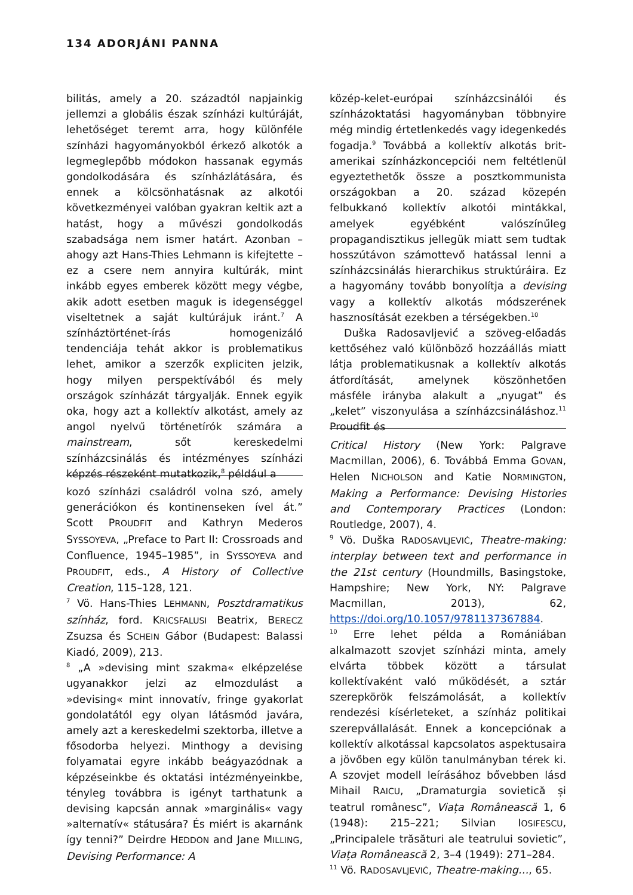134 ADORJÁNI PANNA
bilitás, amely a 20. századtól napjainkig jellemzi a globális észak színházi kultúráját, lehetőséget teremt arra, hogy különféle színházi hagyományokból érkező alkotók a legmeglepőbb módokon hassanak egymás gondolkodására és színházlátására, és ennek a kölcsönhatásnak az alkotói következményei valóban gyakran keltik azt a hatást, hogy a művészi gondolkodás szabadsága nem ismer határt. Azonban – ahogy azt Hans-Thies Lehmann is kifejtette – ez a csere nem annyira kultúrák, mint inkább egyes emberek között megy végbe, akik adott esetben maguk is idegenséggel viseltetnek a saját kultúrájuk iránt.<sup>7</sup> A színháztörténet-írás homogenizáló tendenciája tehát akkor is problematikus lehet, amikor a szerzők expliciten jelzik, hogy milyen perspektívából és mely országok színházát tárgyalják. Ennek egyik oka, hogy azt a kollektív alkotást, amely az angol nyelvű történetírók számára a mainstream, sőt kereskedelmi színházcsinálás és intézményes színházi képzés részeként mutatkozik,<sup>8</sup> például a
kozó színházi családról volna szó, amely generációkon és kontinenseken ível át.” Scott PROUDFIT and Kathryn Mederos SYSSOYEVA, „Preface to Part II: Crossroads and Confluence, 1945–1985”, in SYSSOYEVA and PROUDFIT, eds., A History of Collective Creation, 115–128, 121.
<sup>7</sup> Vö. Hans-Thies LEHMANN, Posztdramatikus színház, ford. KRICSFALUSI Beatrix, BERECZ Zsuzsa és SCHEIN Gábor (Budapest: Balassi Kiadó, 2009), 213.
<sup>8</sup> „A »devising mint szakma« elképzelése ugyanakkor jelzi az elmozdulást a »devising« mint innovatív, fringe gyakorlat gondolatától egy olyan látásmód javára, amely azt a kereskedelmi szektorba, illetve a fősodorba helyezi. Minthogy a devising folyamatai egyre inkább beágyazódnak a képzéseinkbe és oktatási intézményeinkbe, tényleg továbbra is igényt tarthatunk a devising kapcsán annak »marginális« vagy »alternatív« státusára? És miért is akarnánk így tenni?” Deirdre HEDDON and Jane MILLING, Devising Performance: A
közép-kelet-európai színházcsinálói és színházoktatási hagyományban többnyire még mindig értetlenkedés vagy idegenkedés fogadja.<sup>9</sup> Továbbá a kollektív alkotás brit-amerikai színházkoncepciói nem feltétlenül egyeztethetők össze a posztkommunista országokban a 20. század közepén felbukkanó kollektív alkotói mintákkal, amelyek egyébként valószínűleg propagandisztikus jellegük miatt sem tudtak hosszútávon számottevő hatással lenni a színházcsinálás hierarchikus struktúráira. Ez a hagyomány tovább bonyolítja a devising vagy a kollektív alkotás módszerének hasznosítását ezekben a térségekben.<sup>10</sup>
Duška Radosavljević a szöveg-előadás kettőséhez való különböző hozzáállás miatt látja problematikusnak a kollektív alkotás átfordítását, amelynek köszönhetően másféle irányba alakult a „nyugat” és „kelet” viszonyulása a színházcsináláshoz.<sup>11</sup> Proudfit és
Critical History (New York: Palgrave Macmillan, 2006), 6. Továbbá Emma GOVAN, Helen NICHOLSON and Katie NORMINGTON, Making a Performance: Devising Histories and Contemporary Practices (London: Routledge, 2007), 4.
<sup>9</sup> Vö. Duška RADOSAVLJEVIĆ, Theatre-making: interplay between text and performance in the 21st century (Houndmills, Basingstoke, Hampshire; New York, NY: Palgrave Macmillan, 2013), 62, https://doi.org/10.1057/9781137367884.
<sup>10</sup> Erre lehet példa a Romániában alkalmazott szovjet színházi minta, amely elvárta többek között a társulat kollektívaként való működését, a sztár szerepkörök felszámolását, a kollektív rendezési kísérleteket, a színház politikai szerepvállalását. Ennek a koncepciónak a kollektív alkotással kapcsolatos aspektusaira a jövőben egy külön tanulmányban térek ki. A szovjet modell leírásához bővebben lásd Mihail RAICU, „Dramaturgia sovietică și teatrul românesc”, Viața Românească 1, 6 (1948): 215–221; Silvian IOSIFESCU, „Principalele trăsături ale teatrului sovietic”, Viața Românească 2, 3–4 (1949): 271–284.
<sup>11</sup> Vö. RADOSAVLJEVIĆ, Theatre-making…, 65.